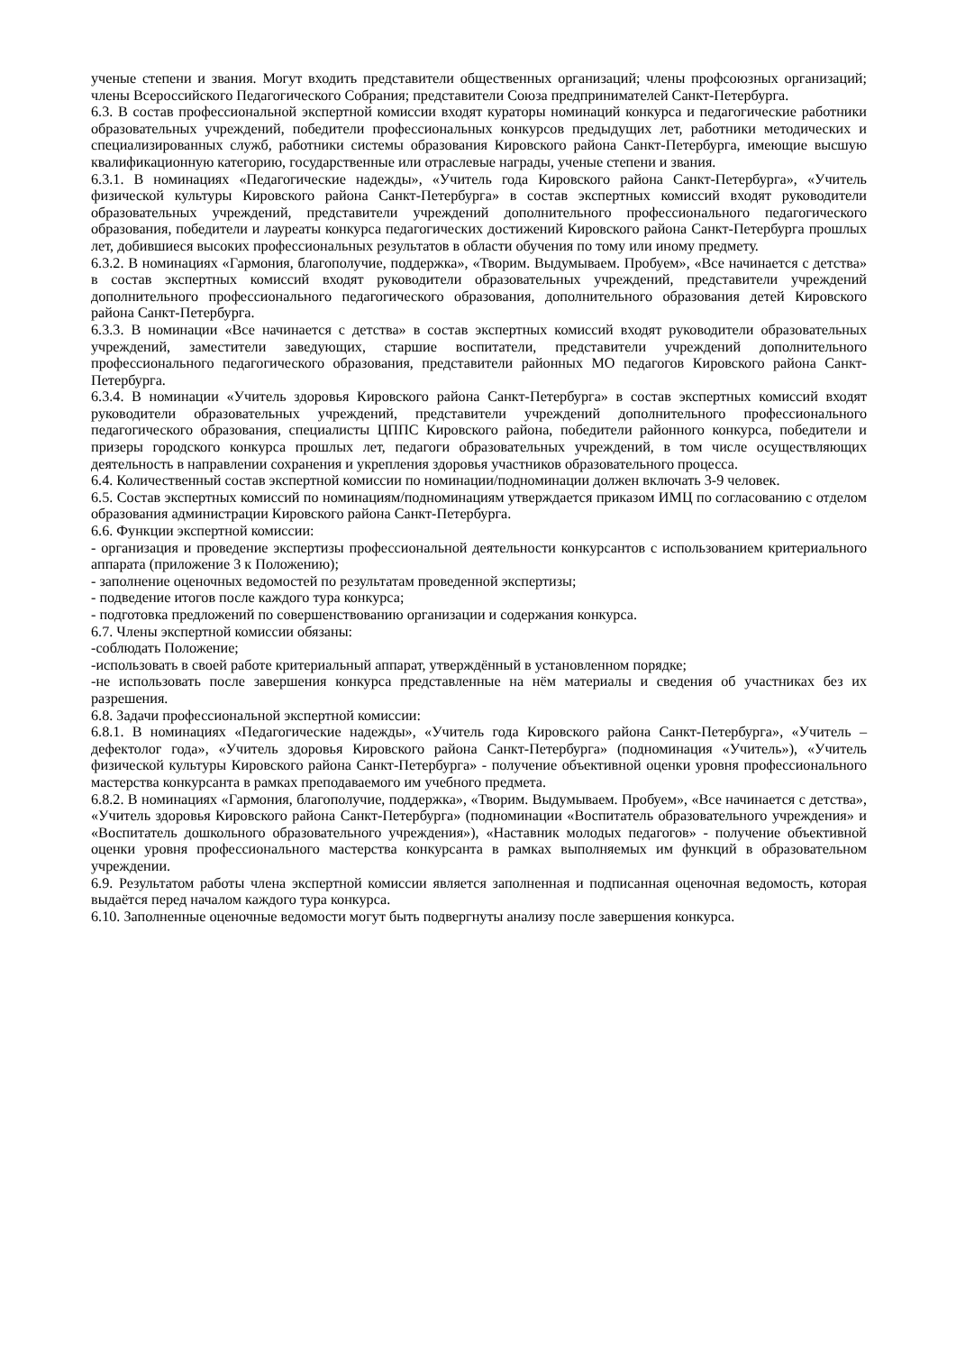ученые степени и звания. Могут входить представители общественных организаций; члены профсоюзных организаций; члены Всероссийского Педагогического Собрания; представители Союза предпринимателей Санкт-Петербурга.
6.3. В состав профессиональной экспертной комиссии входят кураторы номинаций конкурса и педагогические работники образовательных учреждений, победители профессиональных конкурсов предыдущих лет, работники методических и специализированных служб, работники системы образования Кировского района Санкт-Петербурга, имеющие высшую квалификационную категорию, государственные или отраслевые награды, ученые степени и звания.
6.3.1. В номинациях «Педагогические надежды», «Учитель года Кировского района Санкт-Петербурга», «Учитель физической культуры Кировского района Санкт-Петербурга» в состав экспертных комиссий входят руководители образовательных учреждений, представители учреждений дополнительного профессионального педагогического образования, победители и лауреаты конкурса педагогических достижений Кировского района Санкт-Петербурга прошлых лет, добившиеся высоких профессиональных результатов в области обучения по тому или иному предмету.
6.3.2. В номинациях «Гармония, благополучие, поддержка», «Творим. Выдумываем. Пробуем», «Все начинается с детства» в состав экспертных комиссий входят руководители образовательных учреждений, представители учреждений дополнительного профессионального педагогического образования, дополнительного образования детей Кировского района Санкт-Петербурга.
6.3.3. В номинации «Все начинается с детства» в состав экспертных комиссий входят руководители образовательных учреждений, заместители заведующих, старшие воспитатели, представители учреждений дополнительного профессионального педагогического образования, представители районных МО педагогов Кировского района Санкт-Петербурга.
6.3.4. В номинации «Учитель здоровья Кировского района Санкт-Петербурга» в состав экспертных комиссий входят руководители образовательных учреждений, представители учреждений дополнительного профессионального педагогического образования, специалисты ЦППС Кировского района, победители районного конкурса, победители и призеры городского конкурса прошлых лет, педагоги образовательных учреждений, в том числе осуществляющих деятельность в направлении сохранения и укрепления здоровья участников образовательного процесса.
6.4. Количественный состав экспертной комиссии по номинации/подноминации должен включать 3-9 человек.
6.5. Состав экспертных комиссий по номинациям/подноминациям утверждается приказом ИМЦ по согласованию с отделом образования администрации Кировского района Санкт-Петербурга.
6.6. Функции экспертной комиссии:
- организация и проведение экспертизы профессиональной деятельности конкурсантов с использованием критериального аппарата (приложение 3 к Положению);
- заполнение оценочных ведомостей по результатам проведенной экспертизы;
- подведение итогов после каждого тура конкурса;
- подготовка предложений по совершенствованию организации и содержания конкурса.
6.7. Члены экспертной комиссии обязаны:
-соблюдать Положение;
-использовать в своей работе критериальный аппарат, утверждённый в установленном порядке;
-не использовать после завершения конкурса представленные на нём материалы и сведения об участниках без их разрешения.
6.8. Задачи профессиональной экспертной комиссии:
6.8.1. В номинациях «Педагогические надежды», «Учитель года Кировского района Санкт-Петербурга», «Учитель – дефектолог года», «Учитель здоровья Кировского района Санкт-Петербурга» (подноминация «Учитель»), «Учитель физической культуры Кировского района Санкт-Петербурга» - получение объективной оценки уровня профессионального мастерства конкурсанта в рамках преподаваемого им учебного предмета.
6.8.2. В номинациях «Гармония, благополучие, поддержка», «Творим. Выдумываем. Пробуем», «Все начинается с детства», «Учитель здоровья Кировского района Санкт-Петербурга» (подноминации «Воспитатель образовательного учреждения» и «Воспитатель дошкольного образовательного учреждения»), «Наставник молодых педагогов» - получение объективной оценки уровня профессионального мастерства конкурсанта в рамках выполняемых им функций в образовательном учреждении.
6.9. Результатом работы члена экспертной комиссии является заполненная и подписанная оценочная ведомость, которая выдаётся перед началом каждого тура конкурса.
6.10. Заполненные оценочные ведомости могут быть подвергнуты анализу после завершения конкурса.